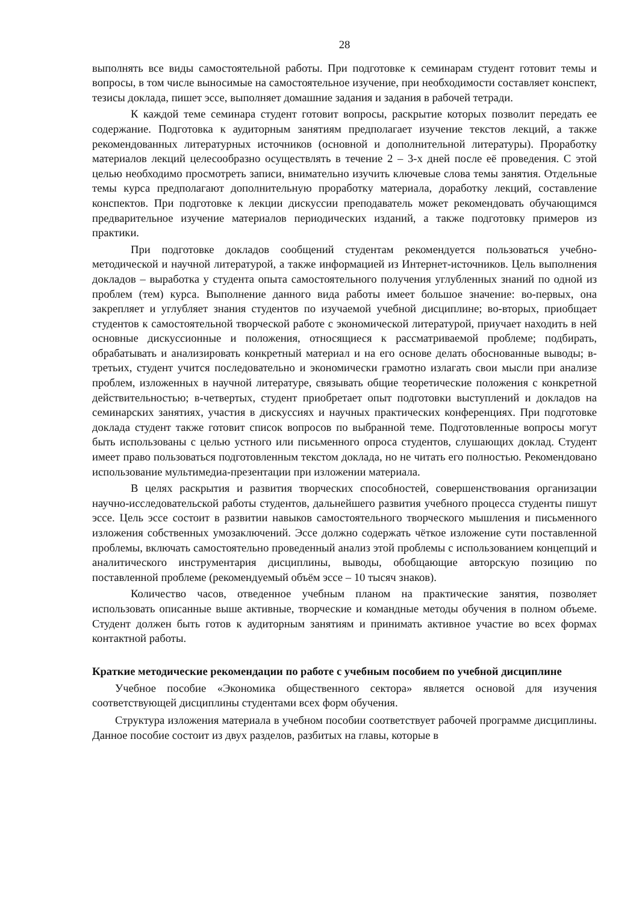28
выполнять все виды самостоятельной работы. При подготовке к семинарам студент готовит темы и вопросы, в том числе выносимые на самостоятельное изучение, при необходимости составляет конспект, тезисы доклада, пишет эссе, выполняет домашние задания и задания в рабочей тетради.
К каждой теме семинара студент готовит вопросы, раскрытие которых позволит передать ее содержание. Подготовка к аудиторным занятиям предполагает изучение текстов лекций, а также рекомендованных литературных источников (основной и дополнительной литературы). Проработку материалов лекций целесообразно осуществлять в течение 2 – 3-х дней после её проведения. С этой целью необходимо просмотреть записи, внимательно изучить ключевые слова темы занятия. Отдельные темы курса предполагают дополнительную проработку материала, доработку лекций, составление конспектов. При подготовке к лекции дискуссии преподаватель может рекомендовать обучающимся предварительное изучение материалов периодических изданий, а также подготовку примеров из практики.
При подготовке докладов сообщений студентам рекомендуется пользоваться учебно-методической и научной литературой, а также информацией из Интернет-источников. Цель выполнения докладов – выработка у студента опыта самостоятельного получения углубленных знаний по одной из проблем (тем) курса. Выполнение данного вида работы имеет большое значение: во-первых, она закрепляет и углубляет знания студентов по изучаемой учебной дисциплине; во-вторых, приобщает студентов к самостоятельной творческой работе с экономической литературой, приучает находить в ней основные дискуссионные и положения, относящиеся к рассматриваемой проблеме; подбирать, обрабатывать и анализировать конкретный материал и на его основе делать обоснованные выводы; в-третьих, студент учится последовательно и экономически грамотно излагать свои мысли при анализе проблем, изложенных в научной литературе, связывать общие теоретические положения с конкретной действительностью; в-четвертых, студент приобретает опыт подготовки выступлений и докладов на семинарских занятиях, участия в дискуссиях и научных практических конференциях. При подготовке доклада студент также готовит список вопросов по выбранной теме. Подготовленные вопросы могут быть использованы с целью устного или письменного опроса студентов, слушающих доклад. Студент имеет право пользоваться подготовленным текстом доклада, но не читать его полностью. Рекомендовано использование мультимедиа-презентации при изложении материала.
В целях раскрытия и развития творческих способностей, совершенствования организации научно-исследовательской работы студентов, дальнейшего развития учебного процесса студенты пишут эссе. Цель эссе состоит в развитии навыков самостоятельного творческого мышления и письменного изложения собственных умозаключений. Эссе должно содержать чёткое изложение сути поставленной проблемы, включать самостоятельно проведенный анализ этой проблемы с использованием концепций и аналитического инструментария дисциплины, выводы, обобщающие авторскую позицию по поставленной проблеме (рекомендуемый объём эссе – 10 тысяч знаков).
Количество часов, отведенное учебным планом на практические занятия, позволяет использовать описанные выше активные, творческие и командные методы обучения в полном объеме. Студент должен быть готов к аудиторным занятиям и принимать активное участие во всех формах контактной работы.
Краткие методические рекомендации по работе с учебным пособием по учебной дисциплине
Учебное пособие «Экономика общественного сектора» является основой для изучения соответствующей дисциплины студентами всех форм обучения.
Структура изложения материала в учебном пособии соответствует рабочей программе дисциплины. Данное пособие состоит из двух разделов, разбитых на главы, которые в